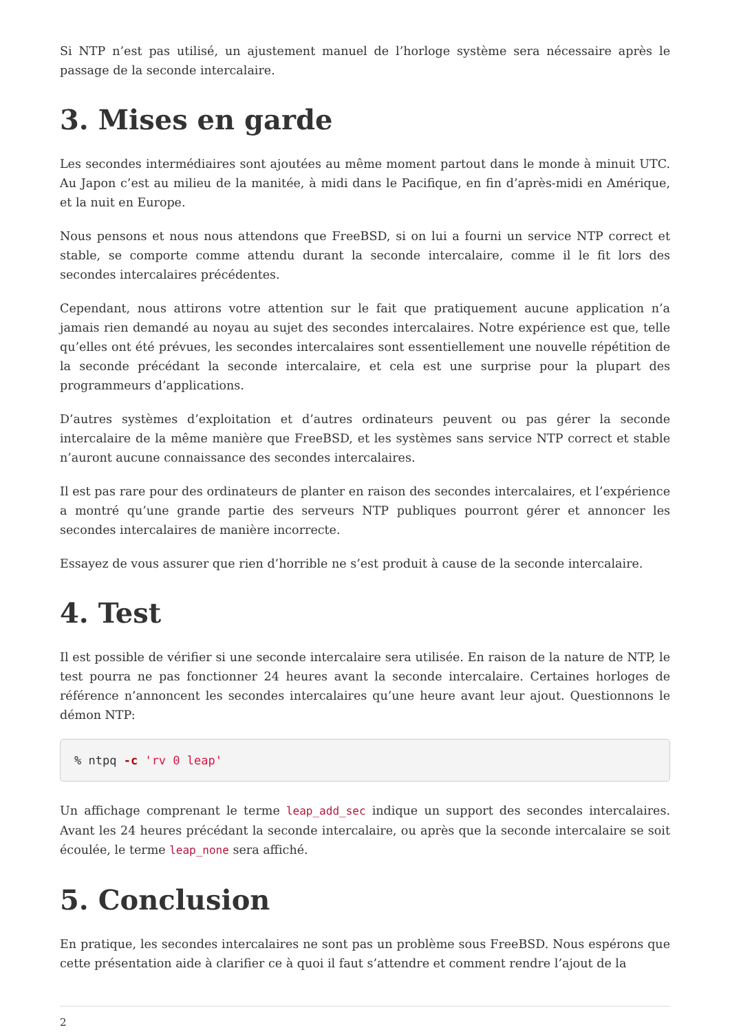Si NTP n’est pas utilisé, un ajustement manuel de l’horloge système sera nécessaire après le passage de la seconde intercalaire.
3. Mises en garde
Les secondes intermédiaires sont ajoutées au même moment partout dans le monde à minuit UTC. Au Japon c’est au milieu de la manitée, à midi dans le Pacifique, en fin d’après-midi en Amérique, et la nuit en Europe.
Nous pensons et nous nous attendons que FreeBSD, si on lui a fourni un service NTP correct et stable, se comporte comme attendu durant la seconde intercalaire, comme il le fit lors des secondes intercalaires précédentes.
Cependant, nous attirons votre attention sur le fait que pratiquement aucune application n’a jamais rien demandé au noyau au sujet des secondes intercalaires. Notre expérience est que, telle qu’elles ont été prévues, les secondes intercalaires sont essentiellement une nouvelle répétition de la seconde précédant la seconde intercalaire, et cela est une surprise pour la plupart des programmeurs d’applications.
D’autres systèmes d’exploitation et d’autres ordinateurs peuvent ou pas gérer la seconde intercalaire de la même manière que FreeBSD, et les systèmes sans service NTP correct et stable n’auront aucune connaissance des secondes intercalaires.
Il est pas rare pour des ordinateurs de planter en raison des secondes intercalaires, et l’expérience a montré qu’une grande partie des serveurs NTP publiques pourront gérer et annoncer les secondes intercalaires de manière incorrecte.
Essayez de vous assurer que rien d’horrible ne s’est produit à cause de la seconde intercalaire.
4. Test
Il est possible de vérifier si une seconde intercalaire sera utilisée. En raison de la nature de NTP, le test pourra ne pas fonctionner 24 heures avant la seconde intercalaire. Certaines horloges de référence n’annoncent les secondes intercalaires qu’une heure avant leur ajout. Questionnons le démon NTP:
% ntpq -c 'rv 0 leap'
Un affichage comprenant le terme leap_add_sec indique un support des secondes intercalaires. Avant les 24 heures précédant la seconde intercalaire, ou après que la seconde intercalaire se soit écoulée, le terme leap_none sera affiché.
5. Conclusion
En pratique, les secondes intercalaires ne sont pas un problème sous FreeBSD. Nous espérons que cette présentation aide à clarifier ce à quoi il faut s’attendre et comment rendre l’ajout de la
2